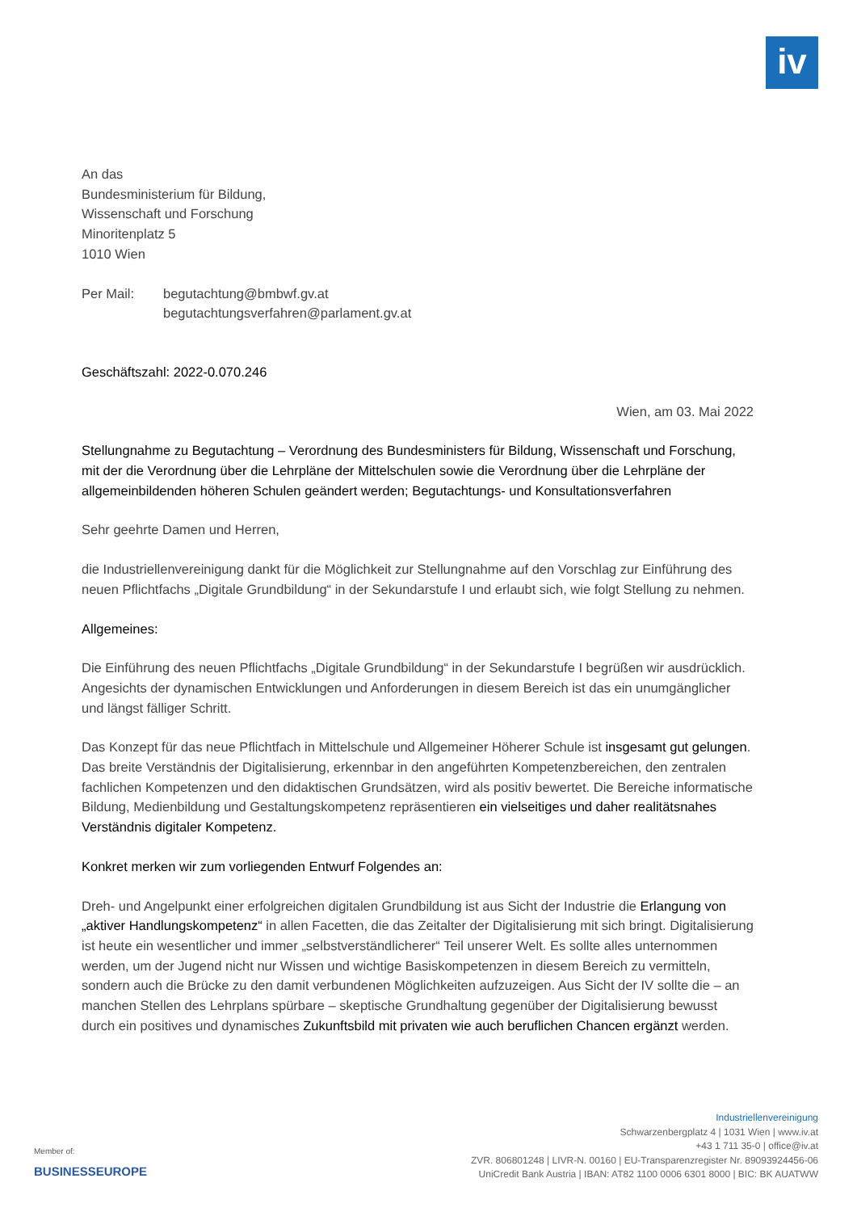iv
An das
Bundesministerium für Bildung,
Wissenschaft und Forschung
Minoritenplatz 5
1010 Wien
Per Mail: begutachtung@bmbwf.gv.at
begutachtungsverfahren@parlament.gv.at
Geschäftszahl: 2022-0.070.246
Wien, am 03. Mai 2022
Stellungnahme zu Begutachtung – Verordnung des Bundesministers für Bildung, Wissenschaft und Forschung, mit der die Verordnung über die Lehrpläne der Mittelschulen sowie die Verordnung über die Lehrpläne der allgemeinbildenden höheren Schulen geändert werden; Begutachtungs- und Konsultationsverfahren
Sehr geehrte Damen und Herren,
die Industriellenvereinigung dankt für die Möglichkeit zur Stellungnahme auf den Vorschlag zur Einführung des neuen Pflichtfachs „Digitale Grundbildung“ in der Sekundarstufe I und erlaubt sich, wie folgt Stellung zu nehmen.
Allgemeines:
Die Einführung des neuen Pflichtfachs „Digitale Grundbildung“ in der Sekundarstufe I begrüßen wir ausdrücklich. Angesichts der dynamischen Entwicklungen und Anforderungen in diesem Bereich ist das ein unumgänglicher und längst fälliger Schritt.
Das Konzept für das neue Pflichtfach in Mittelschule und Allgemeiner Höherer Schule ist insgesamt gut gelungen. Das breite Verständnis der Digitalisierung, erkennbar in den angeführten Kompetenzbereichen, den zentralen fachlichen Kompetenzen und den didaktischen Grundsätzen, wird als positiv bewertet. Die Bereiche informatische Bildung, Medienbildung und Gestaltungskompetenz repräsentieren ein vielseitiges und daher realitätsnahes Verständnis digitaler Kompetenz.
Konkret merken wir zum vorliegenden Entwurf Folgendes an:
Dreh- und Angelpunkt einer erfolgreichen digitalen Grundbildung ist aus Sicht der Industrie die Erlangung von „aktiver Handlungskompetenz“ in allen Facetten, die das Zeitalter der Digitalisierung mit sich bringt. Digitalisierung ist heute ein wesentlicher und immer „selbstverständlicherer“ Teil unserer Welt. Es sollte alles unternommen werden, um der Jugend nicht nur Wissen und wichtige Basiskompetenzen in diesem Bereich zu vermitteln, sondern auch die Brücke zu den damit verbundenen Möglichkeiten aufzuzeigen. Aus Sicht der IV sollte die – an manchen Stellen des Lehrplans spürbare – skeptische Grundhaltung gegenüber der Digitalisierung bewusst durch ein positives und dynamisches Zukunftsbild mit privaten wie auch beruflichen Chancen ergänzt werden.
Member of:
BUSINESSEUROPE
Industriellenvereinigung
Schwarzenbergplatz 4 | 1031 Wien | www.iv.at
+43 1 711 35-0 | office@iv.at
ZVR. 806801248 | LIVR-N. 00160 | EU-Transparenzregister Nr. 89093924456-06
UniCredit Bank Austria | IBAN: AT82 1100 0006 6301 8000 | BIC: BK AUATWW